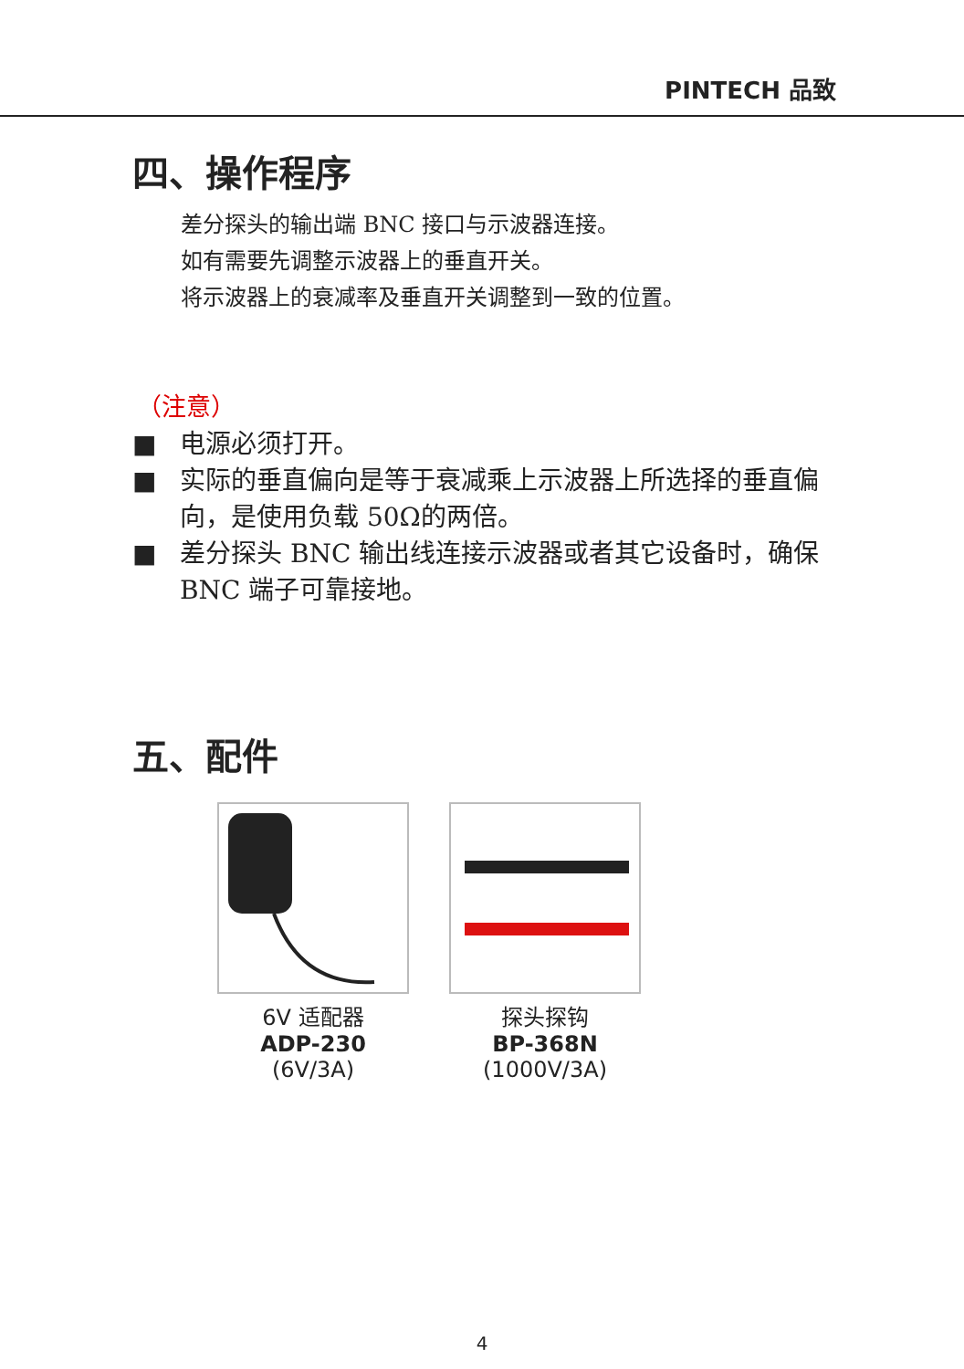PINTECH 品致
四、操作程序
差分探头的输出端 BNC 接口与示波器连接。
如有需要先调整示波器上的垂直开关。
将示波器上的衰减率及垂直开关调整到一致的位置。
（注意）
■ 电源必须打开。
■ 实际的垂直偏向是等于衰减乘上示波器上所选择的垂直偏向，是使用负载 50Ω的两倍。
■ 差分探头 BNC 输出线连接示波器或者其它设备时，确保 BNC 端子可靠接地。
五、配件
6V 适配器
ADP-230
(6V/3A)
探头探钩
BP-368N
(1000V/3A)
4